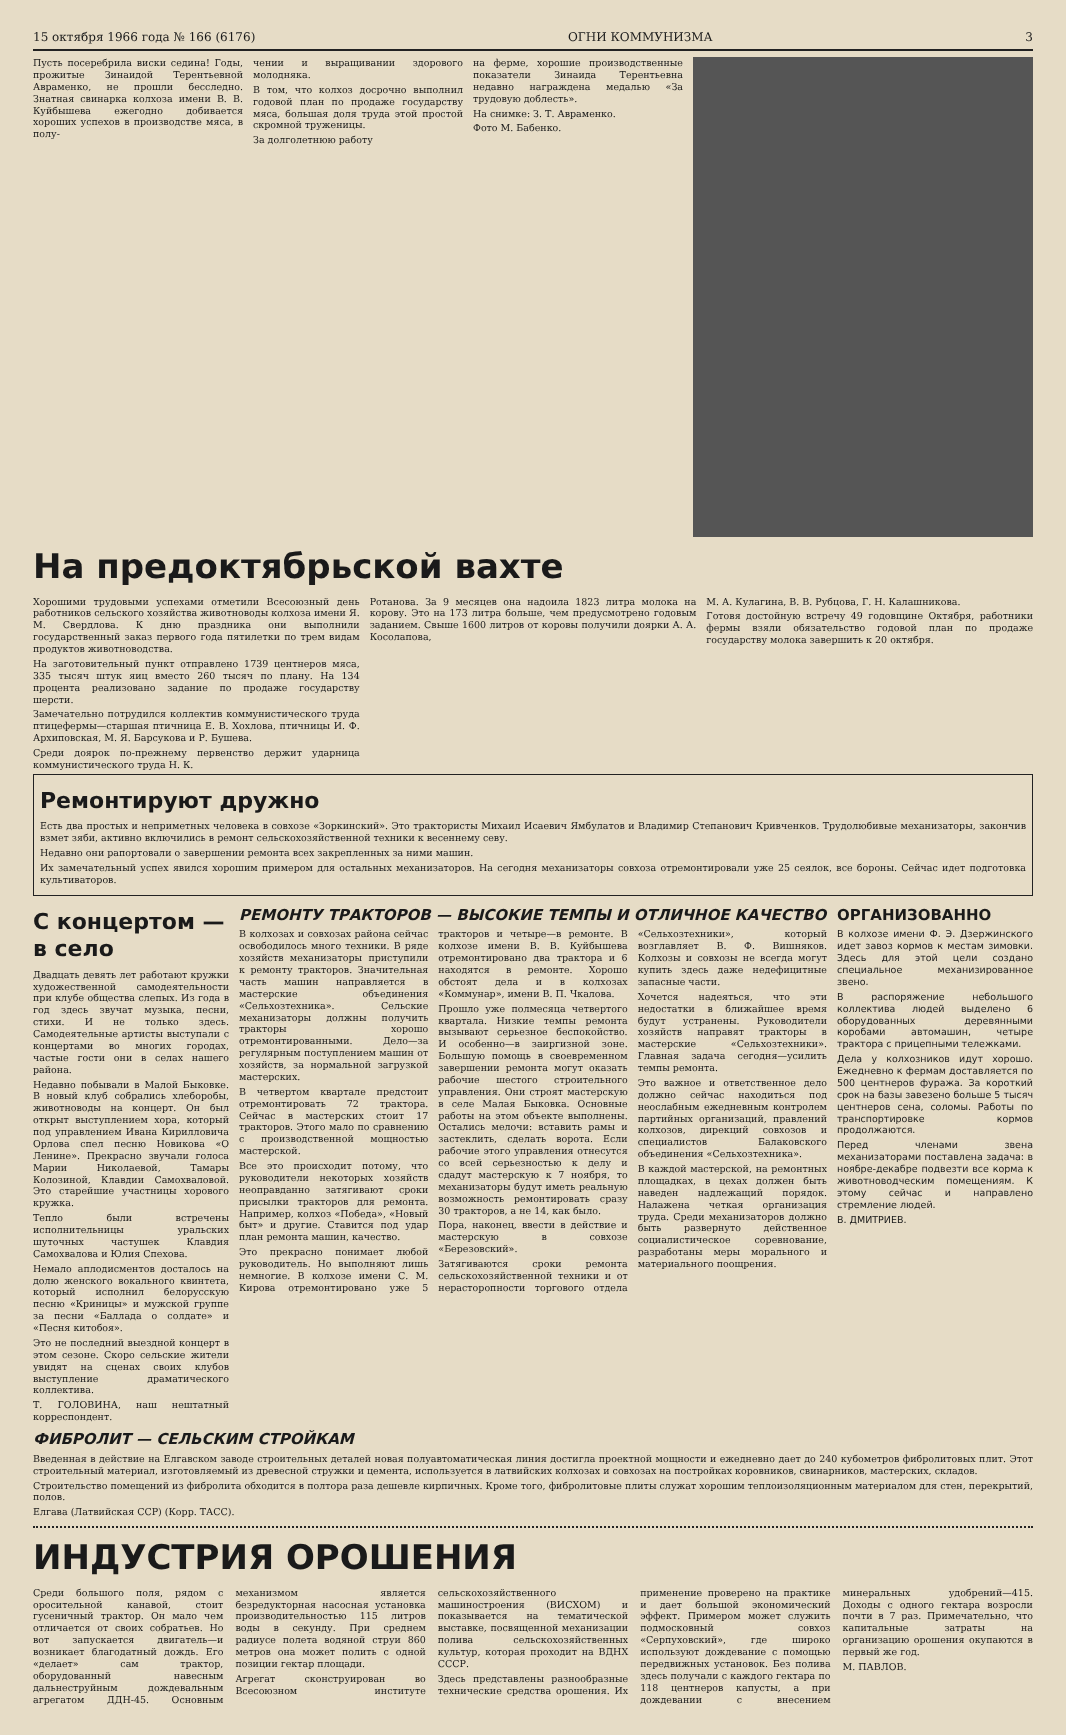15 октября 1966 года № 166 (6176) ОГНИ КОММУНИЗМА 3
Пусть посеребрила виски седина! Годы, прожитые Зинаидой Терентьевной Авраменко, не прошли бесследно. Знатная свинарка колхоза имени В. В. Куйбышева ежегодно добивается хороших успехов в производстве мяса, в полу-
чении и выращивании здорового молодняка.
В том, что колхоз досрочно выполнил годовой план по продаже государству мяса, большая доля труда этой простой скромной труженицы.
За долголетнюю работу
на ферме, хорошие производственные показатели Зинаида Терентьевна недавно награждена медалью «За трудовую доблесть».
На снимке: З. Т. Авраменко.
Фото М. Бабенко.
На предоктябрьской вахте
Хорошими трудовыми успехами отметили Всесоюзный день работников сельского хозяйства животноводы колхоза имени Я. М. Свердлова. К дню праздника они выполнили государственный заказ первого года пятилетки по трем видам продуктов животноводства.
На заготовительный пункт отправлено 1739 центнеров мяса, 335 тысяч штук яиц вместо 260 тысяч по плану. На 134 процента реализовано задание по продаже государству шерсти.
Замечательно потрудился коллектив коммунистического труда птицефермы—старшая птичница Е. В. Хохлова, птичницы И. Ф. Архиповская, М. Я. Барсукова и Р. Бушева.
Среди доярок по-прежнему первенство держит ударница коммунистического труда Н. К.
Ротанова. За 9 месяцев она надоила 1823 литра молока на корову. Это на 173 литра больше, чем предусмотрено годовым заданием. Свыше 1600 литров от коровы получили доярки А. А. Косолапова,
М. А. Кулагина, В. В. Рубцова, Г. Н. Калашникова.
Готовя достойную встречу 49 годовщине Октября, работники фермы взяли обязательство годовой план по продаже государству молока завершить к 20 октября.
Ремонтируют дружно
Есть два простых и неприметных человека в совхозе «Зоркинский». Это трактористы Михаил Исаевич Ямбулатов и Владимир Степанович Кривченков. Трудолюбивые механизаторы, закончив взмет зяби, активно включились в ремонт сельскохозяйственной техники к весеннему севу.
Недавно они рапортовали о завершении ремонта всех закрепленных за ними машин.
Их замечательный успех явился хорошим примером для остальных механизаторов. На сегодня механизаторы совхоза отремонтировали уже 25 сеялок, все бороны. Сейчас идет подготовка культиваторов.
С концертом — в село
Двадцать девять лет работают кружки художественной самодеятельности при клубе общества слепых. Из года в год здесь звучат музыка, песни, стихи. И не только здесь. Самодеятельные артисты выступали с концертами во многих городах, частые гости они в селах нашего района.
Недавно побывали в Малой Быковке. В новый клуб собрались хлеборобы, животноводы на концерт. Он был открыт выступлением хора, который под управлением Ивана Кирилловича Орлова спел песню Новикова «О Ленине». Прекрасно звучали голоса Марии Николаевой, Тамары Колозиной, Клавдии Самохваловой. Это старейшие участницы хорового кружка.
Тепло были встречены исполнительницы уральских шуточных частушек Клавдия Самохвалова и Юлия Спехова.
Немало аплодисментов досталось на долю женского вокального квинтета, который исполнил белорусскую песню «Криницы» и мужской группе за песни «Баллада о солдате» и «Песня китобоя».
Это не последний выездной концерт в этом сезоне. Скоро сельские жители увидят на сценах своих клубов выступление драматического коллектива.
Т. ГОЛОВИНА, наш нештатный корреспондент.
РЕМОНТУ ТРАКТОРОВ — ВЫСОКИЕ ТЕМПЫ И ОТЛИЧНОЕ КАЧЕСТВО
В колхозах и совхозах района сейчас освободилось много техники. В ряде хозяйств механизаторы приступили к ремонту тракторов. Значительная часть машин направляется в мастерские объединения «Сельхозтехника». Сельские механизаторы должны получить тракторы хорошо отремонтированными. Дело—за регулярным поступлением машин от хозяйств, за нормальной загрузкой мастерских.
В четвертом квартале предстоит отремонтировать 72 трактора. Сейчас в мастерских стоит 17 тракторов. Этого мало по сравнению с производственной мощностью мастерской.
Все это происходит потому, что руководители некоторых хозяйств неоправданно затягивают сроки присылки тракторов для ремонта. Например, колхоз «Победа», «Новый быт» и другие. Ставится под удар план ремонта машин, качество.
Это прекрасно понимает любой руководитель. Но выполняют лишь немногие. В колхозе имени С. М. Кирова отремонтировано уже 5 тракторов и четыре—в ремонте. В колхозе имени В. В. Куйбышева отремонтировано два трактора и 6 находятся в ремонте. Хорошо обстоят дела и в колхозах «Коммунар», имени В. П. Чкалова.
Прошло уже полмесяца четвертого квартала. Низкие темпы ремонта вызывают серьезное беспокойство. И особенно—в заиргизной зоне. Большую помощь в своевременном завершении ремонта могут оказать рабочие шестого строительного управления. Они строят мастерскую в селе Малая Быковка. Основные работы на этом объекте выполнены. Остались мелочи: вставить рамы и застеклить, сделать ворота. Если рабочие этого управления отнесутся со всей серьезностью к делу и сдадут мастерскую к 7 ноября, то механизаторы будут иметь реальную возможность ремонтировать сразу 30 тракторов, а не 14, как было.
Пора, наконец, ввести в действие и мастерскую в совхозе «Березовский».
Затягиваются сроки ремонта сельскохозяйственной техники и от нерасторопности торгового отдела «Сельхозтехники», который возглавляет В. Ф. Вишняков. Колхозы и совхозы не всегда могут купить здесь даже недефицитные запасные части.
Хочется надеяться, что эти недостатки в ближайшее время будут устранены. Руководители хозяйств направят тракторы в мастерские «Сельхозтехники». Главная задача сегодня—усилить темпы ремонта.
Это важное и ответственное дело должно сейчас находиться под неослабным ежедневным контролем партийных организаций, правлений колхозов, дирекций совхозов и специалистов Балаковского объединения «Сельхозтехника».
В каждой мастерской, на ремонтных площадках, в цехах должен быть наведен надлежащий порядок. Налажена четкая организация труда. Среди механизаторов должно быть развернуто действенное социалистическое соревнование, разработаны меры морального и материального поощрения.
ОРГАНИЗОВАННО
В колхозе имени Ф. Э. Дзержинского идет завоз кормов к местам зимовки. Здесь для этой цели создано специальное механизированное звено.
В распоряжение небольшого коллектива людей выделено 6 оборудованных деревянными коробами автомашин, четыре трактора с прицепными тележками.
Дела у колхозников идут хорошо. Ежедневно к фермам доставляется по 500 центнеров фуража. За короткий срок на базы завезено больше 5 тысяч центнеров сена, соломы. Работы по транспортировке кормов продолжаются.
Перед членами звена механизаторами поставлена задача: в ноябре-декабре подвезти все корма к животноводческим помещениям. К этому сейчас и направлено стремление людей.
В. ДМИТРИЕВ.
ФИБРОЛИТ — СЕЛЬСКИМ СТРОЙКАМ
Введенная в действие на Елгавском заводе строительных деталей новая полуавтоматическая линия достигла проектной мощности и ежедневно дает до 240 кубометров фибролитовых плит. Этот строительный материал, изготовляемый из древесной стружки и цемента, используется в латвийских колхозах и совхозах на постройках коровников, свинарников, мастерских, складов.
Строительство помещений из фибролита обходится в полтора раза дешевле кирпичных. Кроме того, фибролитовые плиты служат хорошим теплоизоляционным материалом для стен, перекрытий, полов.
Елгава (Латвийская ССР) (Корр. ТАСС).
ИНДУСТРИЯ ОРОШЕНИЯ
Среди большого поля, рядом с оросительной канавой, стоит гусеничный трактор. Он мало чем отличается от своих собратьев. Но вот запускается двигатель—и возникает благодатный дождь. Его «делает» сам трактор, оборудованный навесным дальнеструйным дождевальным агрегатом ДДН-45. Основным механизмом является безредукторная насосная установка производительностью 115 литров воды в секунду. При среднем радиусе полета водяной струи 860 метров она может полить с одной позиции гектар площади.
Агрегат сконструирован во Всесоюзном институте сельскохозяйственного машиностроения (ВИСХОМ) и показывается на тематической выставке, посвященной механизации полива сельскохозяйственных культур, которая проходит на ВДНХ СССР.
Здесь представлены разнообразные технические средства орошения. Их применение проверено на практике и дает большой экономический эффект. Примером может служить подмосковный совхоз «Серпуховский», где широко используют дождевание с помощью передвижных установок. Без полива здесь получали с каждого гектара по 118 центнеров капусты, а при дождевании с внесением минеральных удобрений—415. Доходы с одного гектара возросли почти в 7 раз. Примечательно, что капитальные затраты на организацию орошения окупаются в первый же год.
М. ПАВЛОВ.